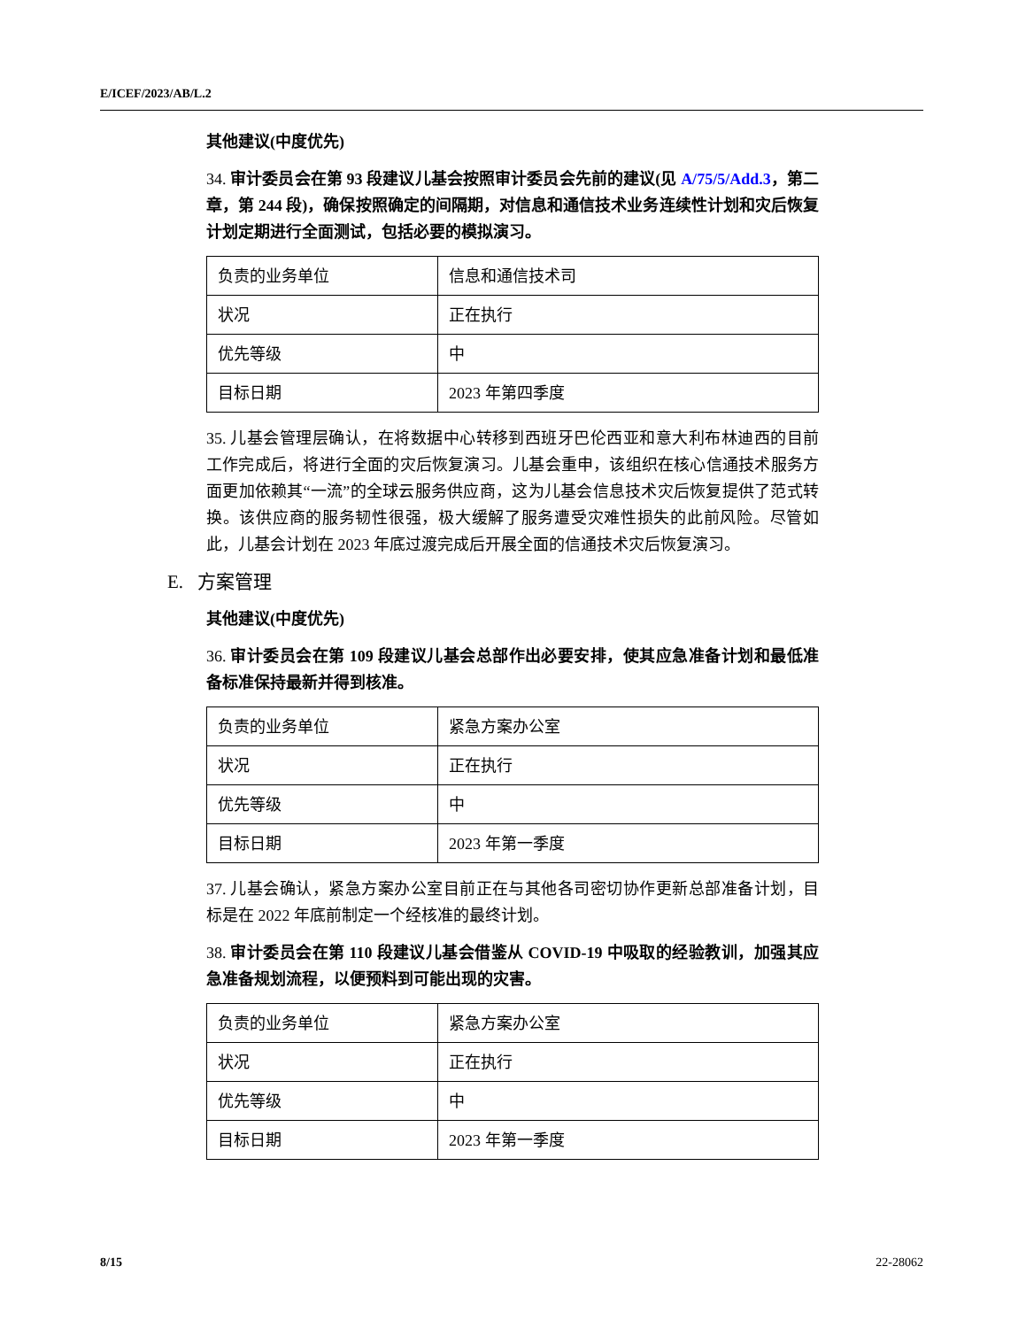E/ICEF/2023/AB/L.2
其他建议(中度优先)
34. 审计委员会在第 93 段建议儿基会按照审计委员会先前的建议(见 A/75/5/Add.3，第二章，第 244 段)，确保按照确定的间隔期，对信息和通信技术业务连续性计划和灾后恢复计划定期进行全面测试，包括必要的模拟演习。
| 负责的业务单位 | 信息和通信技术司 |
| 状况 | 正在执行 |
| 优先等级 | 中 |
| 目标日期 | 2023 年第四季度 |
35. 儿基会管理层确认，在将数据中心转移到西班牙巴伦西亚和意大利布林迪西的目前工作完成后，将进行全面的灾后恢复演习。儿基会重申，该组织在核心信通技术服务方面更加依赖其“一流”的全球云服务供应商，这为儿基会信息技术灾后恢复提供了范式转换。该供应商的服务韧性很强，极大缓解了服务遭受灾难性损失的此前风险。尽管如此，儿基会计划在 2023 年底过渡完成后开展全面的信通技术灾后恢复演习。
E. 方案管理
其他建议(中度优先)
36. 审计委员会在第 109 段建议儿基会总部作出必要安排，使其应急准备计划和最低准备标准保持最新并得到核准。
| 负责的业务单位 | 紧急方案办公室 |
| 状况 | 正在执行 |
| 优先等级 | 中 |
| 目标日期 | 2023 年第一季度 |
37. 儿基会确认，紧急方案办公室目前正在与其他各司密切协作更新总部准备计划，目标是在 2022 年底前制定一个经核准的最终计划。
38. 审计委员会在第 110 段建议儿基会借鉴从 COVID-19 中吸取的经验教训，加强其应急准备规划流程，以便预料到可能出现的灾害。
| 负责的业务单位 | 紧急方案办公室 |
| 状况 | 正在执行 |
| 优先等级 | 中 |
| 目标日期 | 2023 年第一季度 |
8/15 22-28062